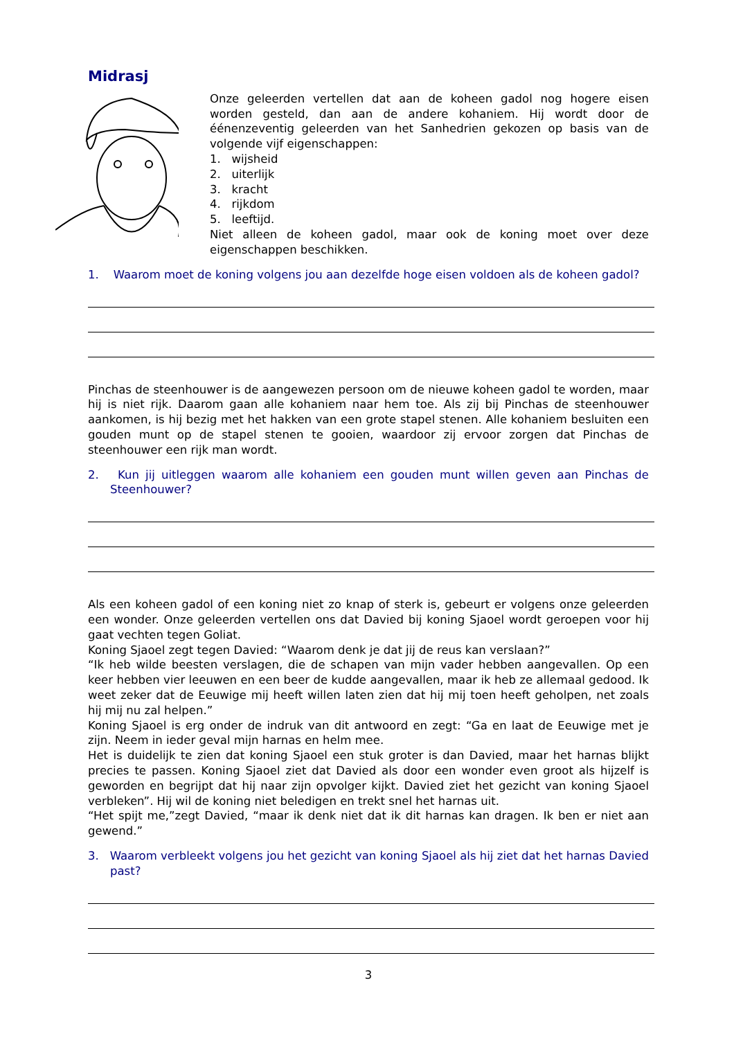Midrasj
Onze geleerden vertellen dat aan de koheen gadol nog hogere eisen worden gesteld, dan aan de andere kohaniem. Hij wordt door de éénenzeventig geleerden van het Sanhedrien gekozen op basis van de volgende vijf eigenschappen:
1. wijsheid
2. uiterlijk
3. kracht
4. rijkdom
5. leeftijd.
Niet alleen de koheen gadol, maar ook de koning moet over deze eigenschappen beschikken.
1. Waarom moet de koning volgens jou aan dezelfde hoge eisen voldoen als de koheen gadol?
Pinchas de steenhouwer is de aangewezen persoon om de nieuwe koheen gadol te worden, maar hij is niet rijk. Daarom gaan alle kohaniem naar hem toe. Als zij bij Pinchas de steenhouwer aankomen, is hij bezig met het hakken van een grote stapel stenen. Alle kohaniem besluiten een gouden munt op de stapel stenen te gooien, waardoor zij ervoor zorgen dat Pinchas de steenhouwer een rijk man wordt.
2. Kun jij uitleggen waarom alle kohaniem een gouden munt willen geven aan Pinchas de Steenhouwer?
Als een koheen gadol of een koning niet zo knap of sterk is, gebeurt er volgens onze geleerden een wonder. Onze geleerden vertellen ons dat Davied bij koning Sjaoel wordt geroepen voor hij gaat vechten tegen Goliat.
Koning Sjaoel zegt tegen Davied: “Waarom denk je dat jij de reus kan verslaan?”
“Ik heb wilde beesten verslagen, die de schapen van mijn vader hebben aangevallen. Op een keer hebben vier leeuwen en een beer de kudde aangevallen, maar ik heb ze allemaal gedood. Ik weet zeker dat de Eeuwige mij heeft willen laten zien dat hij mij toen heeft geholpen, net zoals hij mij nu zal helpen.”
Koning Sjaoel is erg onder de indruk van dit antwoord en zegt: “Ga en laat de Eeuwige met je zijn. Neem in ieder geval mijn harnas en helm mee.
Het is duidelijk te zien dat koning Sjaoel een stuk groter is dan Davied, maar het harnas blijkt precies te passen. Koning Sjaoel ziet dat Davied als door een wonder even groot als hijzelf is geworden en begrijpt dat hij naar zijn opvolger kijkt. Davied ziet het gezicht van koning Sjaoel verbleken”. Hij wil de koning niet beledigen en trekt snel het harnas uit.
“Het spijt me,”zegt Davied, “maar ik denk niet dat ik dit harnas kan dragen. Ik ben er niet aan gewend.”
3. Waarom verbleekt volgens jou het gezicht van koning Sjaoel als hij ziet dat het harnas Davied past?
3